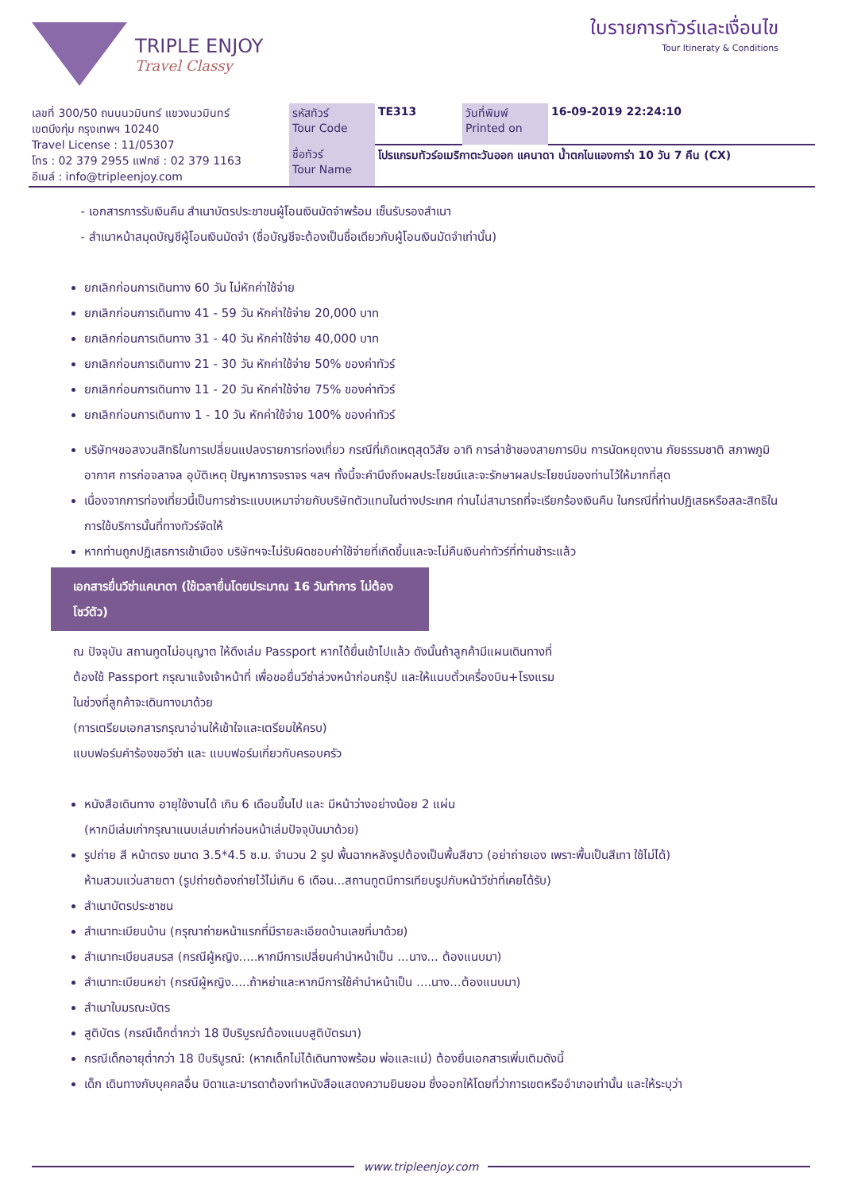TRIPLE ENJOY
Travel Classy
ใบรายการทัวร์และเงื่อนไข
Tour Itineraty & Conditions
| เลขที่ 300/50 ถนนนวมินทร์ แขวงนวมินทร์ เขตบึงกุ่ม กรุงเทพฯ 10240 Travel License : 11/05307 โทร : 02 379 2955 แฟกซ์ : 02 379 1163 อีเมล์ : info@tripleenjoy.com | รหัสทัวร์ Tour Code | TE313 | วันที่พิมพ์ Printed on | 16-09-2019 22:24:10 |
| | ชื่อทัวร์ Tour Name | โปรแกรมทัวร์อเมริกาตะวันออก แคนาดา น้ำตกไนแองการ่า 10 วัน 7 คืน (CX) | | |
- เอกสารการรับเงินคืน สำเนาบัตรประชาชนผู้โอนเงินมัดจำพร้อม เซ็นรับรองสำเนา
- สำเนาหน้าสมุดบัญชีผู้โอนเงินมัดจำ (ชื่อบัญชีจะต้องเป็นชื่อเดียวกับผู้โอนเงินมัดจำเท่านั้น)
ยกเลิกก่อนการเดินทาง 60 วัน ไม่หักค่าใช้จ่าย
ยกเลิกก่อนการเดินทาง 41 - 59 วัน หักค่าใช้จ่าย 20,000 บาท
ยกเลิกก่อนการเดินทาง 31 - 40 วัน หักค่าใช้จ่าย 40,000 บาท
ยกเลิกก่อนการเดินทาง 21 - 30 วัน หักค่าใช้จ่าย 50% ของค่าทัวร์
ยกเลิกก่อนการเดินทาง 11 - 20 วัน หักค่าใช้จ่าย 75% ของค่าทัวร์
ยกเลิกก่อนการเดินทาง 1 - 10 วัน หักค่าใช้จ่าย 100% ของค่าทัวร์
บริษัทฯขอสงวนสิทธิในการเปลี่ยนแปลงรายการท่องเที่ยว กรณีที่เกิดเหตุสุดวิสัย อาทิ การล่าช้าของสายการบิน การนัดหยุดงาน ภัยธรรมชาติ สภาพภูมิอากาศ การก่อจลาจล อุบัติเหตุ ปัญหาการจราจร ฯลฯ ทั้งนี้จะคำนึงถึงผลประโยชน์และจะรักษาผลประโยชน์ของท่านไว้ให้มากที่สุด
เนื่องจากการท่องเที่ยวนี้เป็นการชำระแบบเหมาจ่ายกับบริษัทตัวแทนในต่างประเทศ ท่านไม่สามารถที่จะเรียกร้องเงินคืน ในกรณีที่ท่านปฏิเสธหรือสละสิทธิในการใช้บริการนั้นที่ทางทัวร์จัดให้
หากท่านถูกปฏิเสธการเข้าเมือง บริษัทฯจะไม่รับผิดชอบค่าใช้จ่ายที่เกิดขึ้นและจะไม่คืนเงินค่าทัวร์ที่ท่านชำระแล้ว
เอกสารยื่นวีซ่าแคนาดา (ใช้เวลายื่นโดยประมาณ 16 วันทำการ ไม่ต้องโชว์ตัว)
ณ ปัจจุบัน สถานทูตไม่อนุญาต ให้ดึงเล่ม Passport หากได้ยื่นเข้าไปแล้ว ดังนั้นถ้าลูกค้ามีแผนเดินทางที่
ต้องใช้ Passport กรุณาแจ้งเจ้าหน้าที่ เพื่อขอยื่นวีซ่าล่วงหน้าก่อนกรุ๊ป และให้แนบตั๋วเครื่องบิน+โรงแรม
ในช่วงที่ลูกค้าจะเดินทางมาด้วย
(การเตรียมเอกสารกรุณาอ่านให้เข้าใจและเตรียมให้ครบ)
แบบฟอร์มคำร้องขอวีซ่า และ แบบฟอร์มเกี่ยวกับครอบครัว
หนังสือเดินทาง อายุใช้งานได้ เกิน 6 เดือนขึ้นไป และ มีหน้าว่างอย่างน้อย 2 แผ่น
(หากมีเล่มเก่ากรุณาแนบเล่มเก่าก่อนหน้าเล่มปัจจุบันมาด้วย)
รูปถ่าย สี หน้าตรง ขนาด 3.5*4.5 ซ.ม. จำนวน 2 รูป พื้นฉากหลังรูปต้องเป็นพื้นสีขาว (อย่าถ่ายเอง เพราะพื้นเป็นสีเทา ใช้ไม่ได้)
ห้ามสวมแว่นสายตา (รูปถ่ายต้องถ่ายไว้ไม่เกิน 6 เดือน...สถานทูตมีการเทียบรูปกับหน้าวีซ่าที่เคยได้รับ)
สำเนาบัตรประชาชน
สำเนาทะเบียนบ้าน (กรุณาถ่ายหน้าแรกที่มีรายละเอียดบ้านเลขที่มาด้วย)
สำเนาทะเบียนสมรส (กรณีผู้หญิง.....หากมีการเปลี่ยนคำนำหน้าเป็น ...นาง... ต้องแนบมา)
สำเนาทะเบียนหย่า (กรณีผู้หญิง.....ถ้าหย่าและหากมีการใช้คำนำหน้าเป็น ....นาง...ต้องแนบมา)
สำเนาใบมรณะบัตร
สูติบัตร (กรณีเด็กต่ำกว่า 18 ปีบริบูรณ์ต้องแนบสูติบัตรมา)
กรณีเด็กอายุต่ำกว่า 18 ปีบริบูรณ์: (หากเด็กไม่ได้เดินทางพร้อม พ่อและแม่) ต้องยื่นเอกสารเพิ่มเติมดังนี้
เด็ก เดินทางกับบุคคลอื่น บิดาและมารดาต้องทำหนังสือแสดงความยินยอม ซึ่งออกให้โดยที่ว่าการเขตหรืออำเภอเท่านั้น และให้ระบุว่า
www.tripleenjoy.com